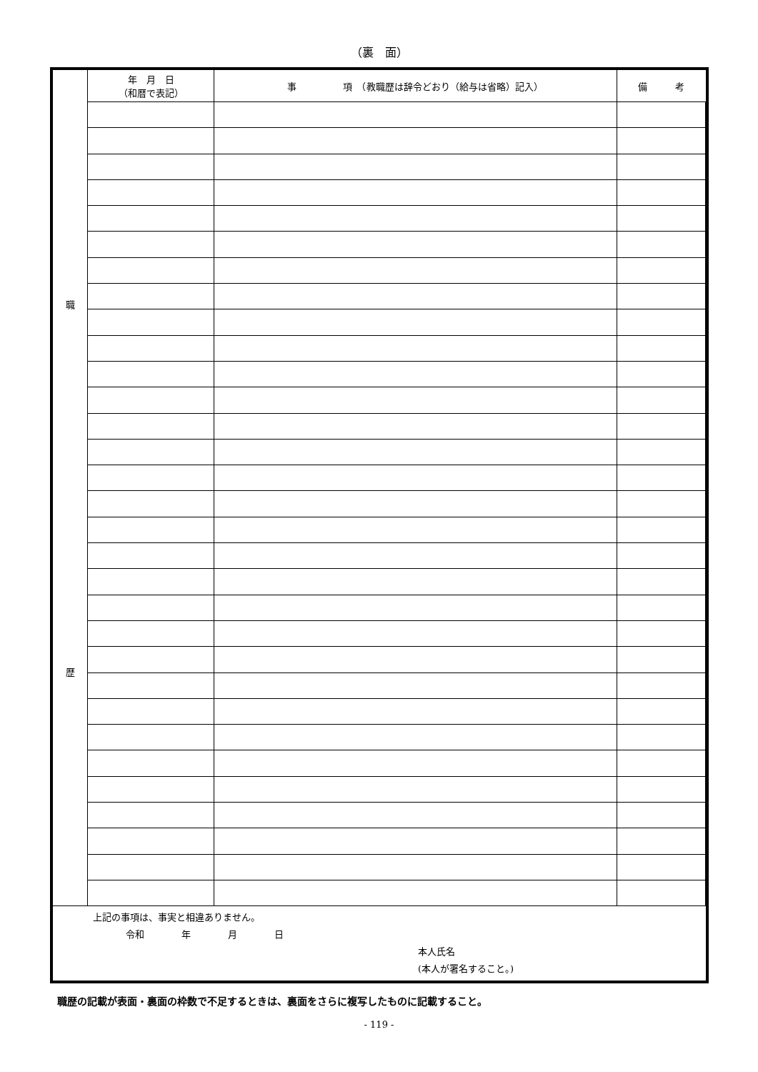（裏　面）
| 職 歴 | 年 月 日 （和暦で表記） | 事 項 （教職歴は辞令どおり（給与は省略）記入） | 備 考 |
上記の事項は、事実と相違ありません。
令和　　　　年　　　　月　　　　日
本人氏名
(本人が署名すること。)
職歴の記載が表面・裏面の枠数で不足するときは、裏面をさらに複写したものに記載すること。
- 119 -